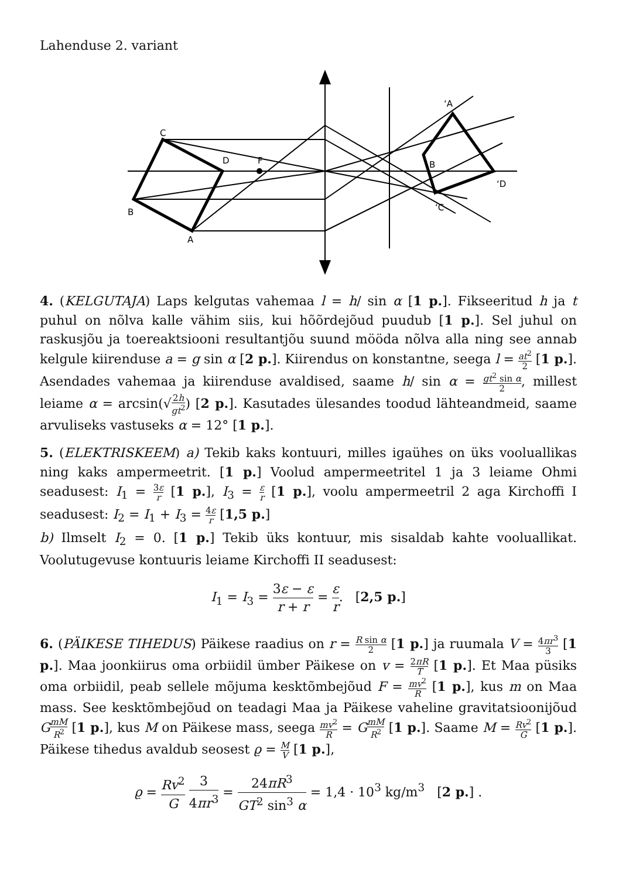Lahenduse 2. variant
C
D
F
B
A
‘A
B
‘D
‘C
4. (KELGUTAJA) Laps kelgutas vahemaa l = h/ sin α [1 p.]. Fikseeritud h ja t puhul on nõlva kalle vähim siis, kui hõõrdejõud puudub [1 p.]. Sel juhul on raskusjõu ja toereaktsiooni resultantjõu suund mööda nõlva alla ning see annab kelgule kiirenduse a = g sin α [2 p.]. Kiirendus on konstantne, seega l = at<sup>2</sup> 2 [1 p.]. Asendades vahemaa ja kiirenduse avaldised, saame h/ sin α = gt<sup>2</sup> sin α 2, millest leiame α = arcsin(√2h gt<sup>2</sup>) [2 p.]. Kasutades ülesandes toodud lähteandmeid, saame arvuliseks vastuseks α = 12° [1 p.].
5. (ELEKTRISKEEM) a) Tekib kaks kontuuri, milles igaühes on üks vooluallikas ning kaks ampermeetrit. [1 p.] Voolud ampermeetritel 1 ja 3 leiame Ohmi seadusest: I<sub>1</sub> = 3ε r [1 p.], I<sub>3</sub> = ε r [1 p.], voolu ampermeetril 2 aga Kirchoffi I seadusest: I<sub>2</sub> = I<sub>1</sub> + I<sub>3</sub> = 4ε r [1,5 p.]
b) Ilmselt I<sub>2</sub> = 0. [1 p.] Tekib üks kontuur, mis sisaldab kahte vooluallikat. Voolutugevuse kontuuris leiame Kirchoffi II seadusest:
I<sub>1</sub> = I<sub>3</sub> = 3ε − ε r + r = ε r. [2,5 p.]
6. (PÄIKESE TIHEDUS) Päikese raadius on r = R sin α 2 [1 p.] ja ruumala V = 4πr<sup>3</sup> 3 [1 p.]. Maa joonkiirus oma orbiidil ümber Päikese on v = 2πR T [1 p.]. Et Maa püsiks oma orbiidil, peab sellele mõjuma kesktõmbejõud F = mv<sup>2</sup> R [1 p.], kus m on Maa mass. See kesktõmbejõud on teadagi Maa ja Päikese vaheline gravitatsioonijõud GmM R<sup>2</sup> [1 p.], kus M on Päikese mass, seega mv<sup>2</sup> R = GmM R<sup>2</sup> [1 p.]. Saame M = Rv<sup>2</sup> G [1 p.]. Päikese tihedus avaldub seosest ϱ = M V [1 p.],
ϱ = Rv<sup>2</sup> G 3 4πr<sup>3</sup> = 24πR<sup>3</sup> GT<sup>2</sup> sin<sup>3</sup> α = 1,4 · 10<sup>3</sup> kg/m<sup>3</sup> [2 p.] .